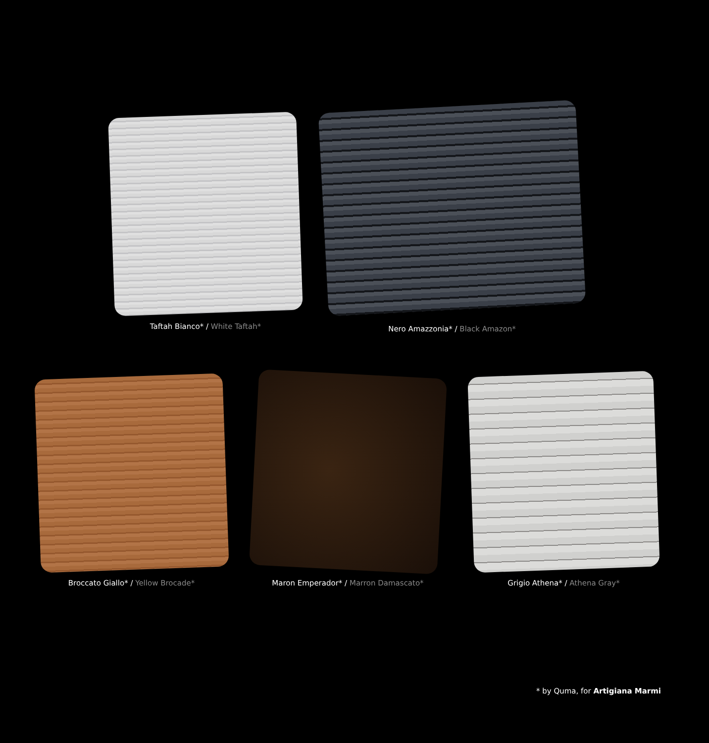Taftah Bianco* / White Taftah*
Nero Amazzonia* / Black Amazon*
Broccato Giallo* / Yellow Brocade* Maron Emperador* / Marron Damascato* Grigio Athena* / Athena Gray*
* by Quma, for Artigiana Marmi